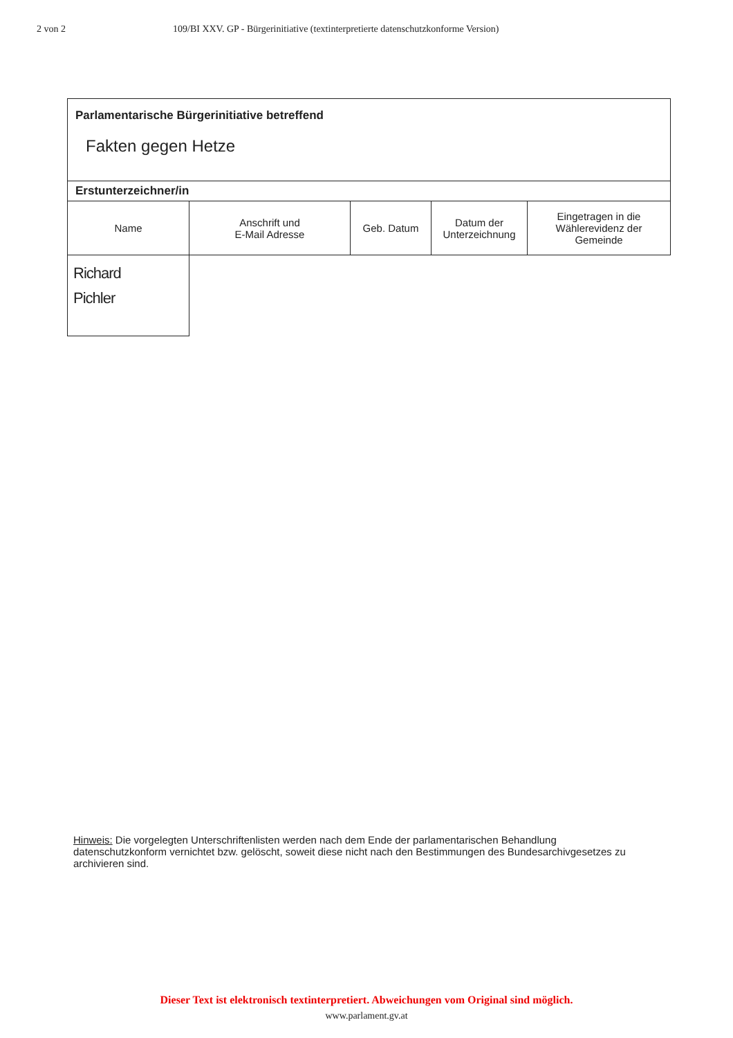2 von 2 109/BI XXV. GP - Bürgerinitiative (textinterpretierte datenschutzkonforme Version)
| Parlamentarische Bürgerinitiative betreffend Fakten gegen Hetze | | | | |
| Erstunterzeichner/in | | | | |
| Name | Anschrift und E-Mail Adresse | Geb. Datum | Datum der Unterzeichnung | Eingetragen in die Wählerevidenz der Gemeinde |
| Richard Pichler | | | | |
Hinweis: Die vorgelegten Unterschriftenlisten werden nach dem Ende der parlamentarischen Behandlung datenschutzkonform vernichtet bzw. gelöscht, soweit diese nicht nach den Bestimmungen des Bundesarchivgesetzes zu archivieren sind.
Dieser Text ist elektronisch textinterpretiert. Abweichungen vom Original sind möglich.
www.parlament.gv.at